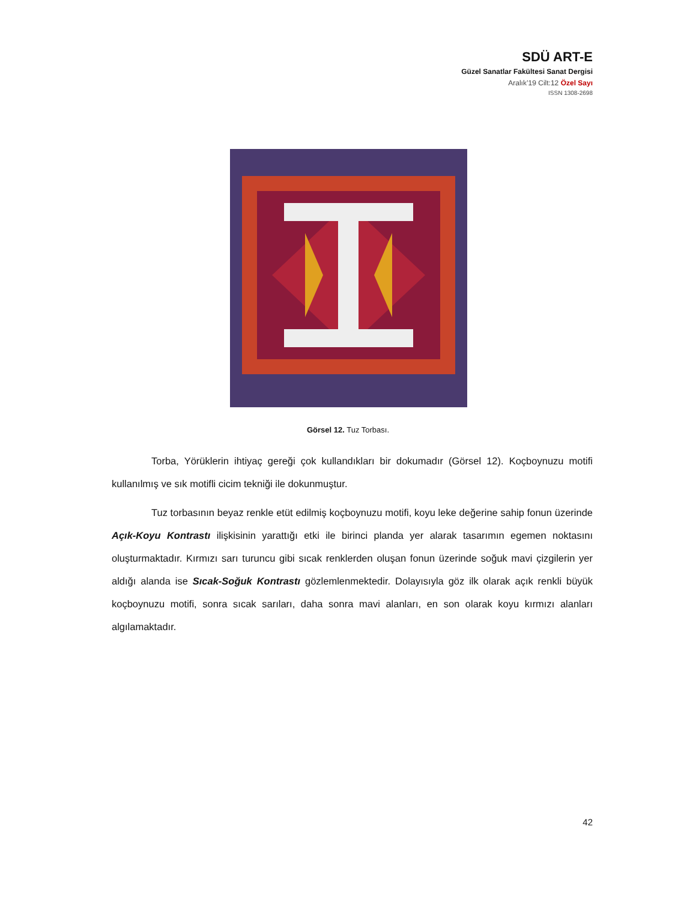SDÜ ART-E
Güzel Sanatlar Fakültesi Sanat Dergisi
Aralık’19 Cilt:12 Özel Sayı
ISSN 1308-2698
Görsel 12. Tuz Torbası.
Torba, Yörüklerin ihtiyaç gereği çok kullandıkları bir dokumadır (Görsel 12). Koçboynuzu motifi kullanılmış ve sık motifli cicim tekniği ile dokunmuştur.
Tuz torbasının beyaz renkle etüt edilmiş koçboynuzu motifi, koyu leke değerine sahip fonun üzerinde Açık-Koyu Kontrastı ilişkisinin yarattığı etki ile birinci planda yer alarak tasarımın egemen noktasını oluşturmaktadır. Kırmızı sarı turuncu gibi sıcak renklerden oluşan fonun üzerinde soğuk mavi çizgilerin yer aldığı alanda ise Sıcak-Soğuk Kontrastı gözlemlenmektedir. Dolayısıyla göz ilk olarak açık renkli büyük koçboynuzu motifi, sonra sıcak sarıları, daha sonra mavi alanları, en son olarak koyu kırmızı alanları algılamaktadır.
42